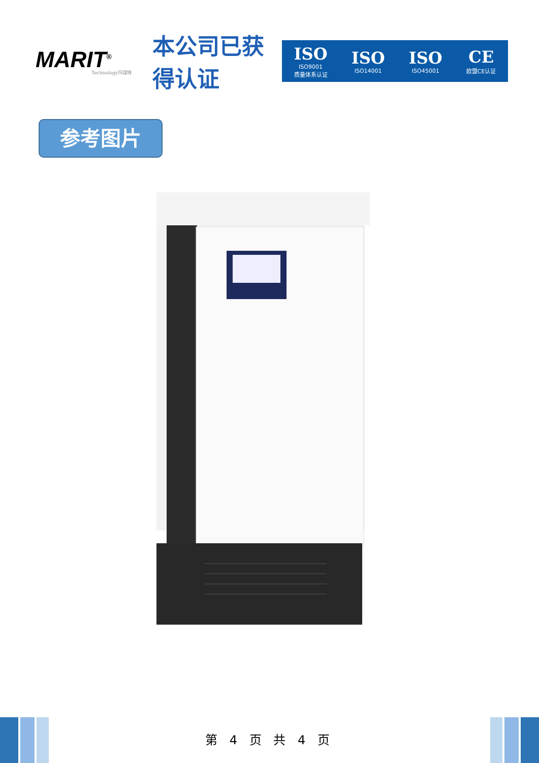MARIT<sup>®</sup>
Technology玛瑞特
本公司已获得认证
ISO
ISO9001
质量体系认证
ISO
ISO14001
ISO
ISO45001
CE
欧盟CE认证
参考图片
第 4 页 共 4 页